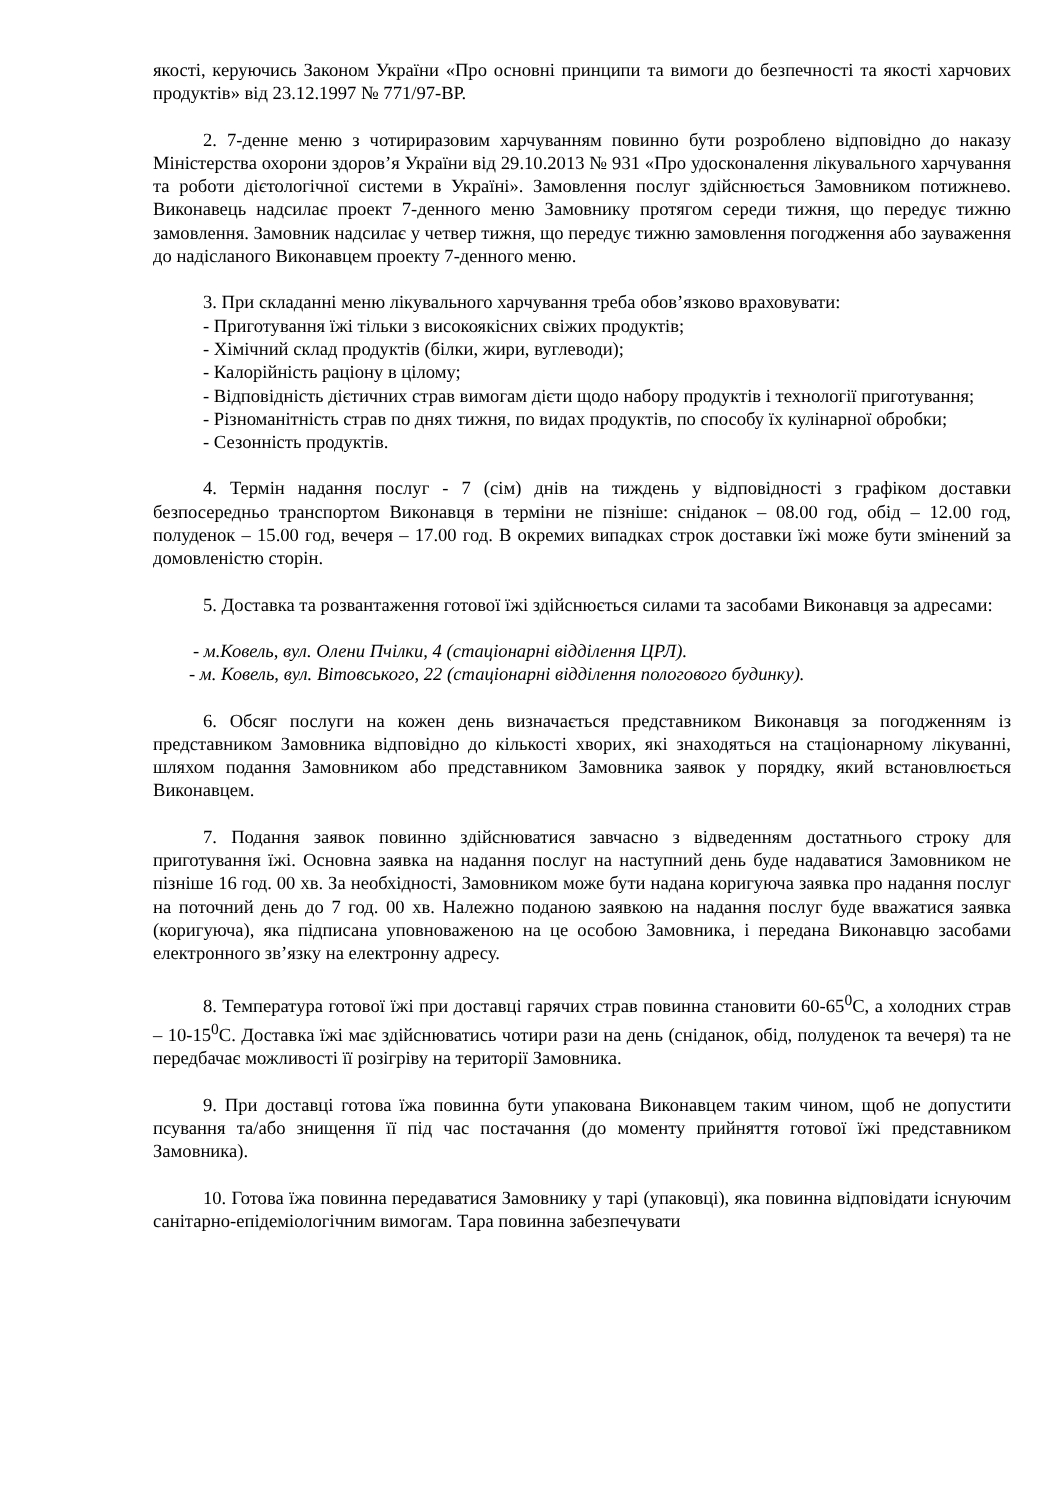якості, керуючись Законом України «Про основні принципи та вимоги до безпечності та якості харчових продуктів» від 23.12.1997 № 771/97-ВР.
2. 7-денне меню з чотириразовим харчуванням повинно бути розроблено відповідно до наказу Міністерства охорони здоров’я України від 29.10.2013 № 931 «Про удосконалення лікувального харчування та роботи дієтологічної системи в Україні». Замовлення послуг здійснюється Замовником потижнево. Виконавець надсилає проект 7-денного меню Замовнику протягом середи тижня, що передує тижню замовлення. Замовник надсилає у четвер тижня, що передує тижню замовлення погодження або зауваження до надісланого Виконавцем проекту 7-денного меню.
3. При складанні меню лікувального харчування треба обов’язково враховувати:
- Приготування їжі тільки з високоякісних свіжих продуктів;
- Хімічний склад продуктів (білки, жири, вуглеводи);
- Калорійність раціону в цілому;
- Відповідність дієтичних страв вимогам дієти щодо набору продуктів і технології приготування;
- Різноманітність страв по днях тижня, по видах продуктів, по способу їх кулінарної обробки;
- Сезонність продуктів.
4. Термін надання послуг - 7 (сім) днів на тиждень у відповідності з графіком доставки безпосередньо транспортом Виконавця в терміни не пізніше: сніданок – 08.00 год, обід – 12.00 год, полуденок – 15.00 год, вечеря – 17.00 год. В окремих випадках строк доставки їжі може бути змінений за домовленістю сторін.
5. Доставка та розвантаження готової їжі здійснюється силами та засобами Виконавця за адресами:
- м.Ковель, вул. Олени Пчілки, 4 (стаціонарні відділення ЦРЛ).
- м. Ковель, вул. Вітовського, 22 (стаціонарні відділення пологового будинку).
6. Обсяг послуги на кожен день визначається представником Виконавця за погодженням із представником Замовника відповідно до кількості хворих, які знаходяться на стаціонарному лікуванні, шляхом подання Замовником або представником Замовника заявок у порядку, який встановлюється Виконавцем.
7. Подання заявок повинно здійснюватися завчасно з відведенням достатнього строку для приготування їжі. Основна заявка на надання послуг на наступний день буде надаватися Замовником не пізніше 16 год. 00 хв. За необхідності, Замовником може бути надана коригуюча заявка про надання послуг на поточний день до 7 год. 00 хв. Належно поданою заявкою на надання послуг буде вважатися заявка (коригуюча), яка підписана уповноваженою на це особою Замовника, і передана Виконавцю засобами електронного зв’язку на електронну адресу.
8. Температура готової їжі при доставці гарячих страв повинна становити 60-65<sup>0</sup>С, а холодних страв – 10-15<sup>0</sup>С. Доставка їжі має здійснюватись чотири рази на день (сніданок, обід, полуденок та вечеря) та не передбачає можливості її розігріву на території Замовника.
9. При доставці готова їжа повинна бути упакована Виконавцем таким чином, щоб не допустити псування та/або знищення її під час постачання (до моменту прийняття готової їжі представником Замовника).
10. Готова їжа повинна передаватися Замовнику у тарі (упаковці), яка повинна відповідати існуючим санітарно-епідеміологічним вимогам. Тара повинна забезпечувати